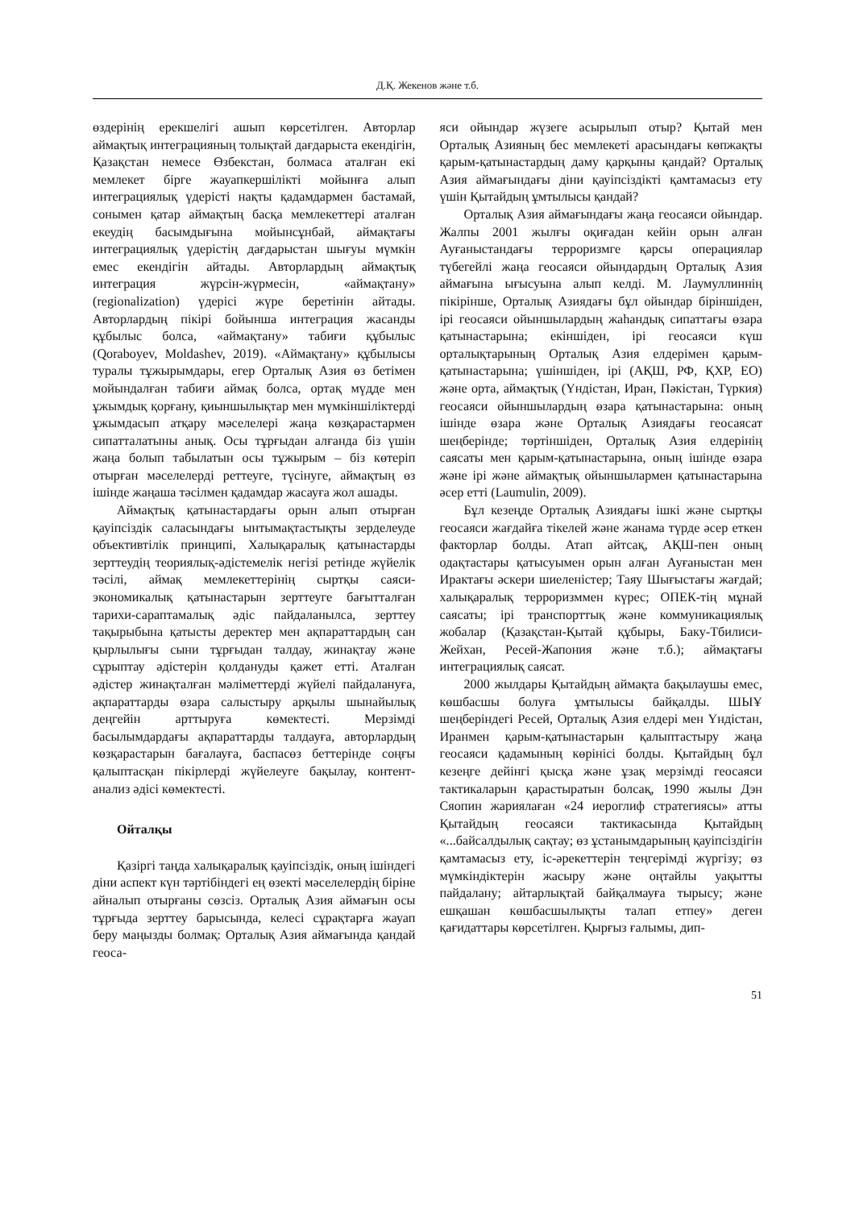Д.Қ. Жекенов және т.б.
өздерінің ерекшелігі ашып көрсетілген. Авторлар аймақтық интеграцияның толықтай дағдарыста екендігін, Қазақстан немесе Өзбекстан, болмаса аталған екі мемлекет бірге жауапкершілікті мойынға алып интеграциялық үдерісті нақты қадамдармен бастамай, сонымен қатар аймақтың басқа мемлекеттері аталған екеудің басымдығына мойынсұнбай, аймақтағы интеграциялық үдерістің дағдарыстан шығуы мүмкін емес екендігін айтады. Авторлардың аймақтық интеграция жүрсін-жүрмесін, «аймақтану» (regionalization) үдерісі жүре беретінін айтады. Авторлардың пікірі бойынша интеграция жасанды құбылыс болса, «аймақтану» табиғи құбылыс (Qoraboyev, Moldashev, 2019). «Аймақтану» құбылысы туралы тұжырымдары, егер Орталық Азия өз бетімен мойындалған табиғи аймақ болса, ортақ мүдде мен ұжымдық қорғану, қиыншылықтар мен мүмкіншіліктерді ұжымдасып атқару мәселелері жаңа көзқарастармен сипатталатыны анық. Осы тұрғыдан алғанда біз үшін жаңа болып табылатын осы тұжырым – біз көтеріп отырған мәселелерді реттеуге, түсінуге, аймақтың өз ішінде жаңаша тәсілмен қадамдар жасауға жол ашады.
Аймақтық қатынастардағы орын алып отырған қауіпсіздік саласындағы ынтымақтастықты зерделеуде объективтілік принципі, Халықаралық қатынастарды зерттеудің теориялық-әдістемелік негізі ретінде жүйелік тәсілі, аймақ мемлекеттерінің сыртқы саяси-экономикалық қатынастарын зерттеуге бағытталған тарихи-сараптамалық әдіс пайдаланылса, зерттеу тақырыбына қатысты деректер мен ақпараттардың сан қырлылығы сыни тұрғыдан талдау, жинақтау және сұрыптау әдістерін қолдануды қажет етті. Аталған әдістер жинақталған мәліметтерді жүйелі пайдалануға, ақпараттарды өзара салыстыру арқылы шынайылық деңгейін арттыруға көмектесті. Мерзімді басылымдардағы ақпараттарды талдауға, авторлардың көзқарастарын бағалауға, баспасөз беттерінде соңғы қалыптасқан пікірлерді жүйелеуге бақылау, контент-анализ әдісі көмектесті.
Ойталқы
Қазіргі таңда халықаралық қауіпсіздік, оның ішіндегі діни аспект күн тәртібіндегі ең өзекті мәселелердің біріне айналып отырғаны сөзсіз. Орталық Азия аймағын осы тұрғыда зерттеу барысында, келесі сұрақтарға жауап беру маңызды болмақ: Орталық Азия аймағында қандай геоса-
яси ойындар жүзеге асырылып отыр? Қытай мен Орталық Азияның бес мемлекеті арасындағы көпжақты қарым-қатынастардың даму қарқыны қандай? Орталық Азия аймағындағы діни қауіпсіздікті қамтамасыз ету үшін Қытайдың ұмтылысы қандай?
Орталық Азия аймағындағы жаңа геосаяси ойындар. Жалпы 2001 жылғы оқиғадан кейін орын алған Ауғаныстандағы терроризмге қарсы операциялар түбегейлі жаңа геосаяси ойындардың Орталық Азия аймағына ығысуына алып келді. М. Лаумуллиннің пікірінше, Орталық Азиядағы бұл ойындар біріншіден, ірі геосаяси ойыншылардың жаһандық сипаттағы өзара қатынастарына; екіншіден, ірі геосаяси күш орталықтарының Орталық Азия елдерімен қарым-қатынастарына; үшіншіден, ірі (АҚШ, РФ, ҚХР, ЕО) және орта, аймақтық (Үндістан, Иран, Пәкістан, Түркия) геосаяси ойыншылардың өзара қатынастарына: оның ішінде өзара және Орталық Азиядағы геосаясат шеңберінде; төртіншіден, Орталық Азия елдерінің саясаты мен қарым-қатынастарына, оның ішінде өзара және ірі және аймақтық ойыншылармен қатынастарына әсер етті (Laumulin, 2009).
Бұл кезеңде Орталық Азиядағы ішкі және сыртқы геосаяси жағдайға тікелей және жанама түрде әсер еткен факторлар болды. Атап айтсақ, АҚШ-пен оның одақтастары қатысуымен орын алған Ауғаныстан мен Ирактағы әскери шиеленістер; Таяу Шығыстағы жағдай; халықаралық терроризммен күрес; ОПЕК-тің мұнай саясаты; ірі транспорттық және коммуникациялық жобалар (Қазақстан-Қытай құбыры, Баку-Тбилиси-Жейхан, Ресей-Жапония және т.б.); аймақтағы интеграциялық саясат.
2000 жылдары Қытайдың аймақта бақылаушы емес, көшбасшы болуға ұмтылысы байқалды. ШЫҰ шеңберіндегі Ресей, Орталық Азия елдері мен Үндістан, Иранмен қарым-қатынастарын қалыптастыру жаңа геосаяси қадамының көрінісі болды. Қытайдың бұл кезеңге дейінгі қысқа және ұзақ мерзімді геосаяси тактикаларын қарастыратын болсақ, 1990 жылы Дэн Сяопин жариялаған «24 иероглиф стратегиясы» атты Қытайдың геосаяси тактикасында Қытайдың «...байсалдылық сақтау; өз ұстанымдарының қауіпсіздігін қамтамасыз ету, іс-әрекеттерін теңгерімді жүргізу; өз мүмкіндіктерін жасыру және оңтайлы уақытты пайдалану; айтарлықтай байқалмауға тырысу; және ешқашан көшбасшылықты талап етпеу» деген қағидаттары көрсетілген. Қырғыз ғалымы, дип-
51